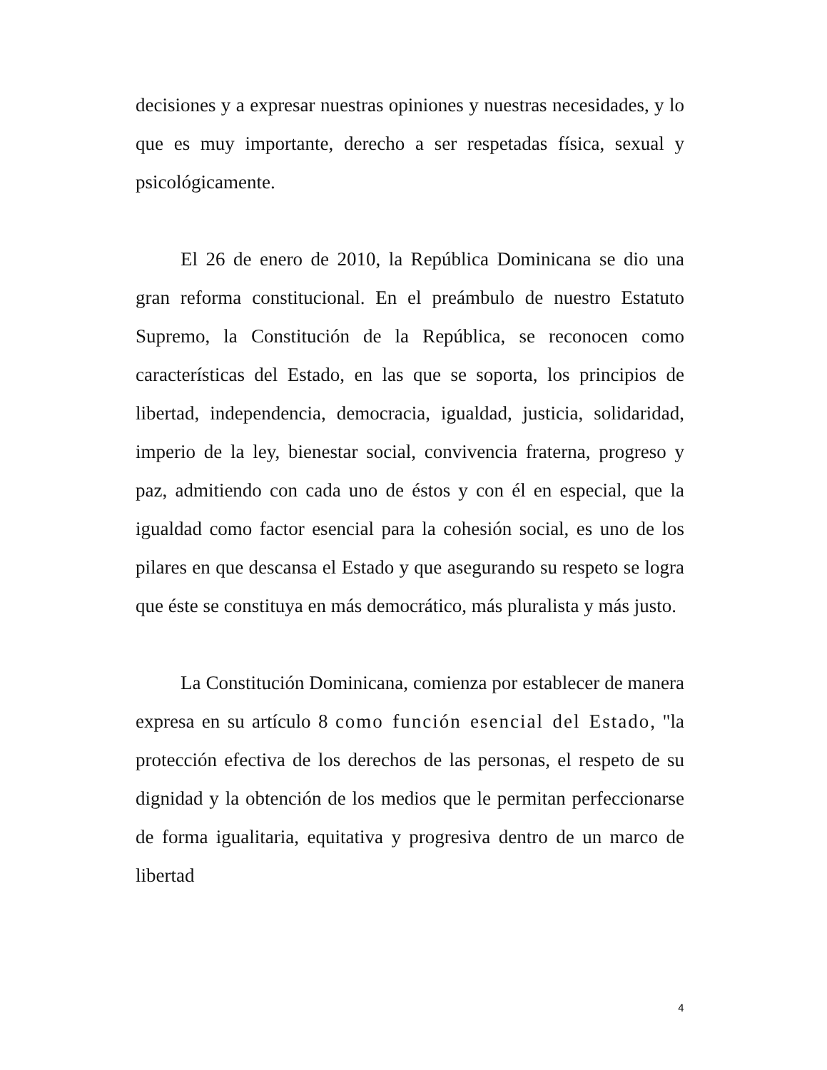decisiones y a expresar nuestras opiniones y nuestras necesidades, y lo que es muy importante, derecho a ser respetadas física, sexual y psicológicamente.
El 26 de enero de 2010, la República Dominicana se dio una gran reforma constitucional. En el preámbulo de nuestro Estatuto Supremo, la Constitución de la República, se reconocen como características del Estado, en las que se soporta, los principios de libertad, independencia, democracia, igualdad, justicia, solidaridad, imperio de la ley, bienestar social, convivencia fraterna, progreso y paz, admitiendo con cada uno de éstos y con él en especial, que la igualdad como factor esencial para la cohesión social, es uno de los pilares en que descansa el Estado y que asegurando su respeto se logra que éste se constituya en más democrático, más pluralista y más justo.
La Constitución Dominicana, comienza por establecer de manera expresa en su artículo 8 como función esencial del Estado, "la protección efectiva de los derechos de las personas, el respeto de su dignidad y la obtención de los medios que le permitan perfeccionarse de forma igualitaria, equitativa y progresiva dentro de un marco de libertad
4